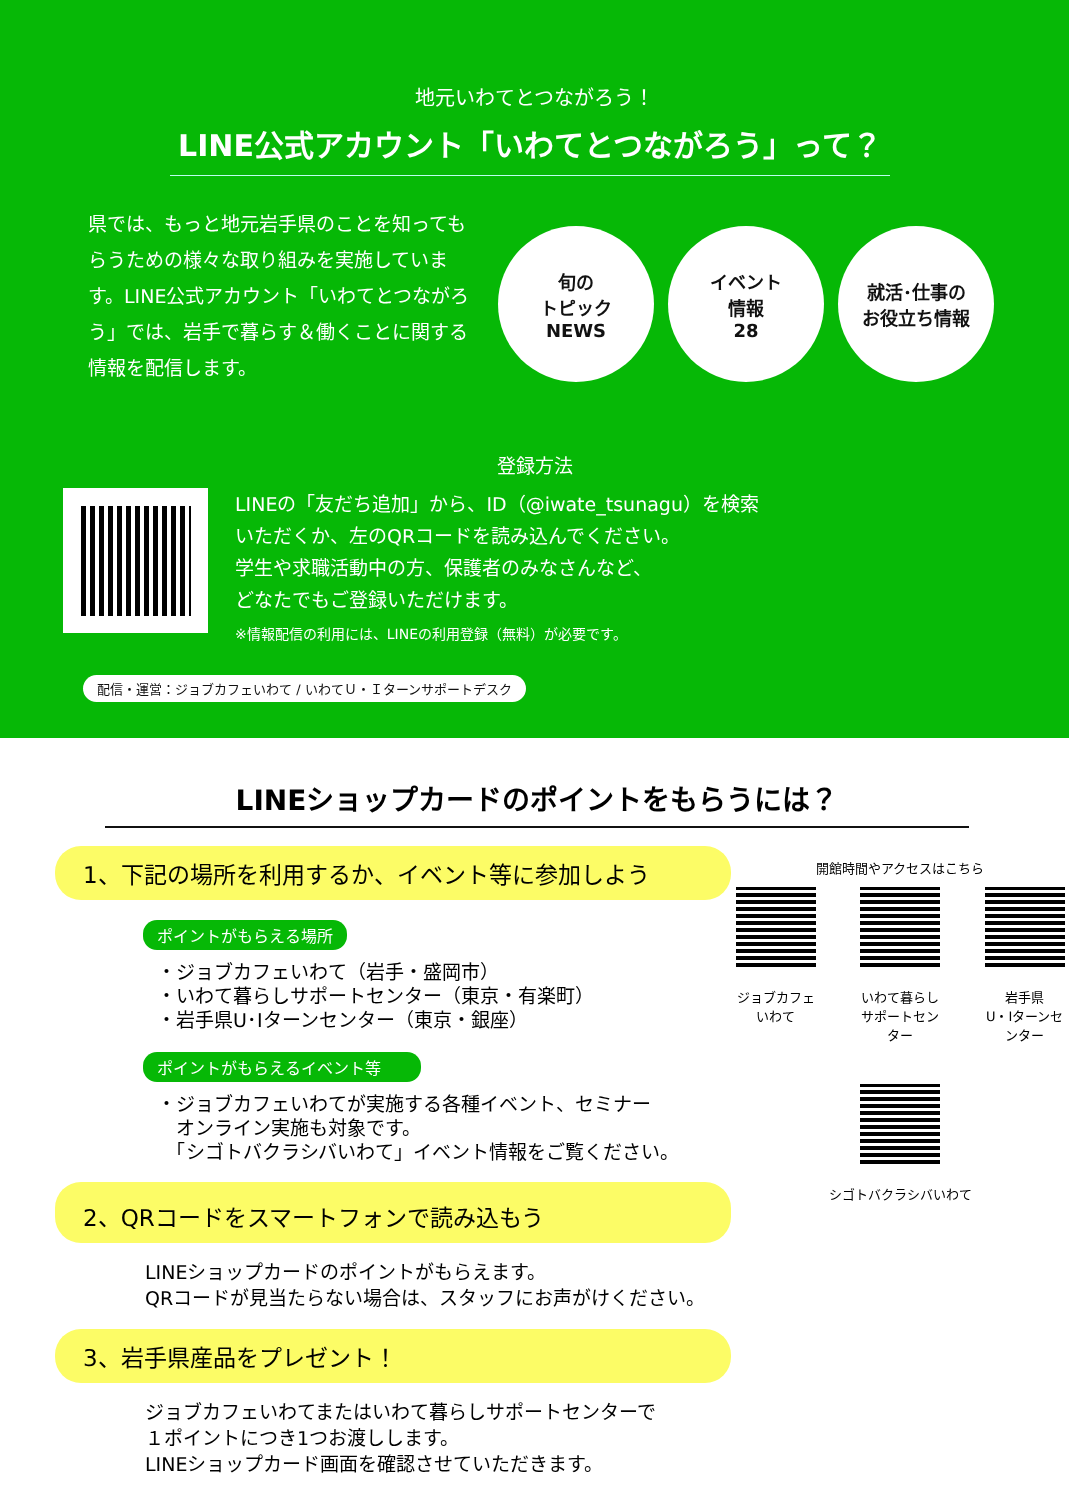地元いわてとつながろう！
LINE公式アカウント「いわてとつながろう」って？
県では、もっと地元岩手県のことを知ってもらうための様々な取り組みを実施しています。LINE公式アカウント「いわてとつながろう」では、岩手で暮らす＆働くことに関する情報を配信します。
旬の
トピック
NEWS
イベント
情報
28
就活･仕事の
お役立ち情報
登録方法
LINEの「友だち追加」から、ID（@iwate_tsunagu）を検索いただくか、左のQRコードを読み込んでください。
学生や求職活動中の方、保護者のみなさんなど、
どなたでもご登録いただけます。
※情報配信の利用には、LINEの利用登録（無料）が必要です。
配信・運営：ジョブカフェいわて / いわてＵ・Ｉターンサポートデスク
LINEショップカードのポイントをもらうには？
1、下記の場所を利用するか、イベント等に参加しよう
ポイントがもらえる場所
・ジョブカフェいわて（岩手・盛岡市）
・いわて暮らしサポートセンター（東京・有楽町）
・岩手県U･Iターンセンター（東京・銀座）
ポイントがもらえるイベント等
・ジョブカフェいわてが実施する各種イベント、セミナー
　オンライン実施も対象です。
　「シゴトバクラシバいわて」イベント情報をご覧ください。
2、QRコードをスマートフォンで読み込もう
LINEショップカードのポイントがもらえます。
QRコードが見当たらない場合は、スタッフにお声がけください。
3、岩手県産品をプレゼント！
ジョブカフェいわてまたはいわて暮らしサポートセンターで
１ポイントにつき1つお渡しします。
LINEショップカード画面を確認させていただきます。
開館時間やアクセスはこちら
ジョブカフェいわて いわて暮らし
サポートセンター
岩手県
U・Iターンセンター
シゴトバクラシバいわて